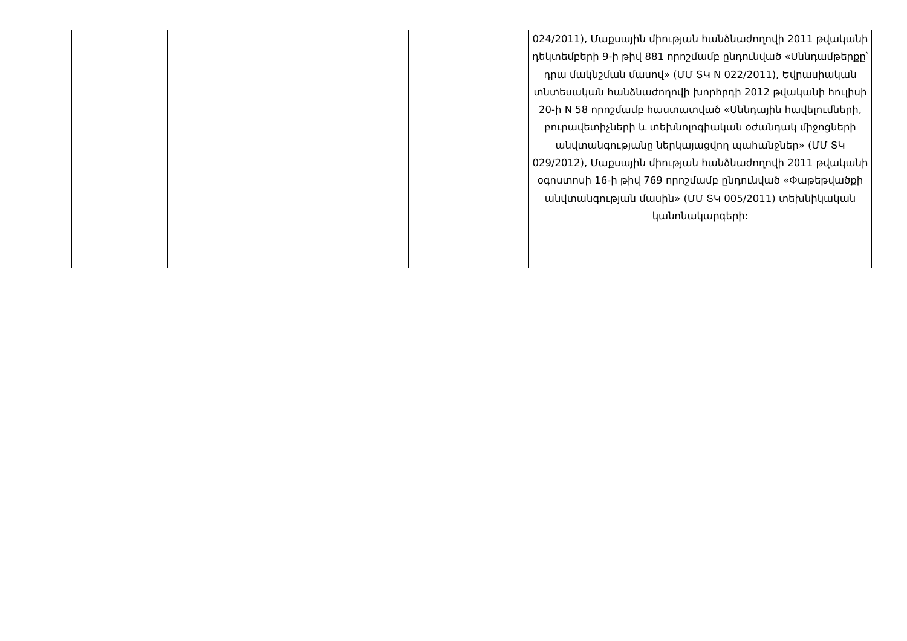| | | | | 024/2011), Մաքսային միության հանձնաժողովի 2011 թվականի դեկտեմբերի 9-ի թիվ 881 որոշմամբ ընդունված «Սննդամթերքը՝ դրա մակնշման մասով» (ՄՄ ՏԿ N 022/2011), Եվրասիական տնտեսական հանձնաժողովի խորհրդի 2012 թվականի հուլիսի 20-ի N 58 որոշմամբ հաստատված «Սննդային հավելումների, բուրավետիչների և տեխնոլոգիական օժանդակ միջոցների անվտանգությանը ներկայացվող պահանջներ» (ՄՄ ՏԿ 029/2012), Մաքսային միության հանձնաժողովի 2011 թվականի օգոստոսի 16-ի թիվ 769 որոշմամբ ընդունված «Փաթեթվածքի անվտանգության մասին» (ՄՄ ՏԿ 005/2011) տեխնիկական կանոնակարգերի: |